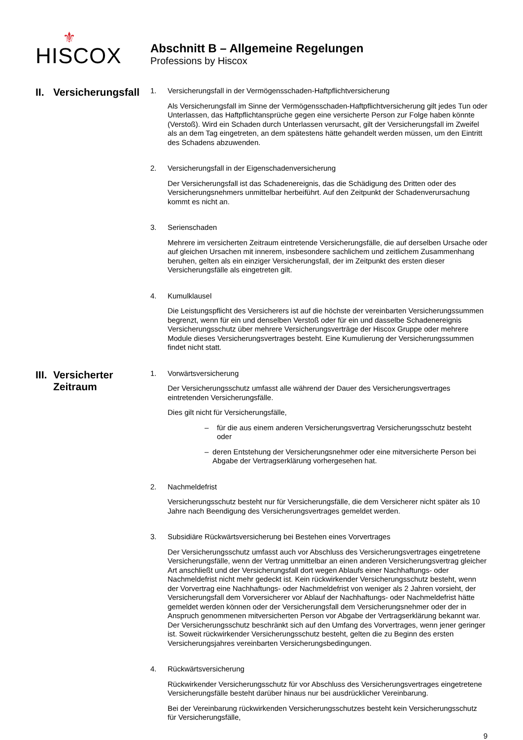⚜
HISCOX
Abschnitt B – Allgemeine Regelungen
Professions by Hiscox
II. Versicherungsfall
1. Versicherungsfall in der Vermögensschaden-Haftpflichtversicherung
Als Versicherungsfall im Sinne der Vermögensschaden-Haftpflichtversicherung gilt jedes Tun oder Unterlassen, das Haftpflichtansprüche gegen eine versicherte Person zur Folge haben könnte (Verstoß). Wird ein Schaden durch Unterlassen verursacht, gilt der Versicherungsfall im Zweifel als an dem Tag eingetreten, an dem spätestens hätte gehandelt werden müssen, um den Eintritt des Schadens abzuwenden.
2. Versicherungsfall in der Eigenschadenversicherung
Der Versicherungsfall ist das Schadenereignis, das die Schädigung des Dritten oder des Versicherungsnehmers unmittelbar herbeiführt. Auf den Zeitpunkt der Schadenverursachung kommt es nicht an.
3. Serienschaden
Mehrere im versicherten Zeitraum eintretende Versicherungsfälle, die auf derselben Ursache oder auf gleichen Ursachen mit innerem, insbesondere sachlichem und zeitlichem Zusammenhang beruhen, gelten als ein einziger Versicherungsfall, der im Zeitpunkt des ersten dieser Versicherungsfälle als eingetreten gilt.
4. Kumulklausel
Die Leistungspflicht des Versicherers ist auf die höchste der vereinbarten Versicherungssummen begrenzt, wenn für ein und denselben Verstoß oder für ein und dasselbe Schadenereignis Versicherungsschutz über mehrere Versicherungsverträge der Hiscox Gruppe oder mehrere Module dieses Versicherungsvertrages besteht. Eine Kumulierung der Versicherungssummen findet nicht statt.
III. Versicherter
Zeitraum
1. Vorwärtsversicherung
Der Versicherungsschutz umfasst alle während der Dauer des Versicherungsvertrages eintretenden Versicherungsfälle.
Dies gilt nicht für Versicherungsfälle,
– für die aus einem anderen Versicherungsvertrag Versicherungsschutz besteht oder
– deren Entstehung der Versicherungsnehmer oder eine mitversicherte Person bei Abgabe der Vertragserklärung vorhergesehen hat.
2. Nachmeldefrist
Versicherungsschutz besteht nur für Versicherungsfälle, die dem Versicherer nicht später als 10 Jahre nach Beendigung des Versicherungsvertrages gemeldet werden.
3. Subsidiäre Rückwärtsversicherung bei Bestehen eines Vorvertrages
Der Versicherungsschutz umfasst auch vor Abschluss des Versicherungsvertrages eingetretene Versicherungsfälle, wenn der Vertrag unmittelbar an einen anderen Versicherungsvertrag gleicher Art anschließt und der Versicherungsfall dort wegen Ablaufs einer Nachhaftungs- oder Nachmeldefrist nicht mehr gedeckt ist. Kein rückwirkender Versicherungsschutz besteht, wenn der Vorvertrag eine Nachhaftungs- oder Nachmeldefrist von weniger als 2 Jahren vorsieht, der Versicherungsfall dem Vorversicherer vor Ablauf der Nachhaftungs- oder Nachmeldefrist hätte gemeldet werden können oder der Versicherungsfall dem Versicherungsnehmer oder der in Anspruch genommenen mitversicherten Person vor Abgabe der Vertragserklärung bekannt war. Der Versicherungsschutz beschränkt sich auf den Umfang des Vorvertrages, wenn jener geringer ist. Soweit rückwirkender Versicherungsschutz besteht, gelten die zu Beginn des ersten Versicherungsjahres vereinbarten Versicherungsbedingungen.
4. Rückwärtsversicherung
Rückwirkender Versicherungsschutz für vor Abschluss des Versicherungsvertrages eingetretene Versicherungsfälle besteht darüber hinaus nur bei ausdrücklicher Vereinbarung.
Bei der Vereinbarung rückwirkenden Versicherungsschutzes besteht kein Versicherungsschutz für Versicherungsfälle,
9